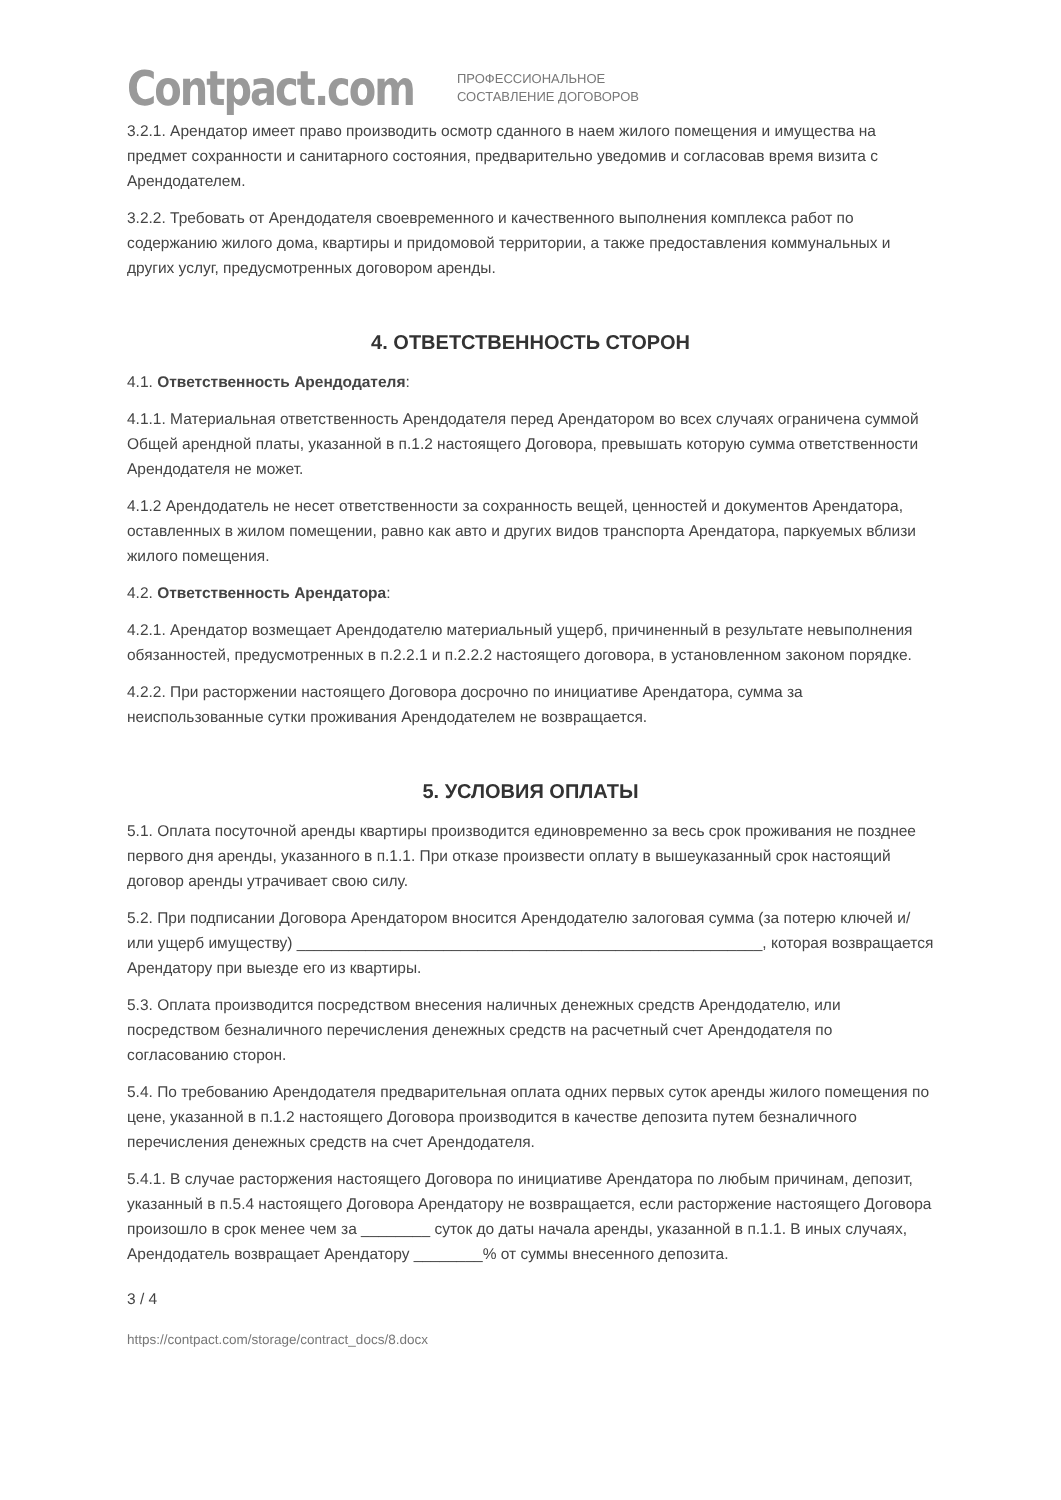Contpact.com
ПРОФЕССИОНАЛЬНОЕ
СОСТАВЛЕНИЕ ДОГОВОРОВ
3.2.1. Арендатор имеет право производить осмотр сданного в наем жилого помещения и имущества на предмет сохранности и санитарного состояния, предварительно уведомив и согласовав время визита с Арендодателем.
3.2.2. Требовать от Арендодателя своевременного и качественного выполнения комплекса работ по содержанию жилого дома, квартиры и придомовой территории, а также предоставления коммунальных и других услуг, предусмотренных договором аренды.
4. ОТВЕТСТВЕННОСТЬ СТОРОН
4.1. Ответственность Арендодателя:
4.1.1. Материальная ответственность Арендодателя перед Арендатором во всех случаях ограничена суммой Общей арендной платы, указанной в п.1.2 настоящего Договора, превышать которую сумма ответственности Арендодателя не может.
4.1.2 Арендодатель не несет ответственности за сохранность вещей, ценностей и документов Арендатора, оставленных в жилом помещении, равно как авто и других видов транспорта Арендатора, паркуемых вблизи жилого помещения.
4.2. Ответственность Арендатора:
4.2.1. Арендатор возмещает Арендодателю материальный ущерб, причиненный в результате невыполнения обязанностей, предусмотренных в п.2.2.1 и п.2.2.2 настоящего договора, в установленном законом порядке.
4.2.2. При расторжении настоящего Договора досрочно по инициативе Арендатора, сумма за неиспользованные сутки проживания Арендодателем не возвращается.
5. УСЛОВИЯ ОПЛАТЫ
5.1. Оплата посуточной аренды квартиры производится единовременно за весь срок проживания не позднее первого дня аренды, указанного в п.1.1. При отказе произвести оплату в вышеуказанный срок настоящий договор аренды утрачивает свою силу.
5.2. При подписании Договора Арендатором вносится Арендодателю залоговая сумма (за потерю ключей и/или ущерб имуществу) ______________________________________________________, которая возвращается Арендатору при выезде его из квартиры.
5.3. Оплата производится посредством внесения наличных денежных средств Арендодателю, или посредством безналичного перечисления денежных средств на расчетный счет Арендодателя по согласованию сторон.
5.4. По требованию Арендодателя предварительная оплата одних первых суток аренды жилого помещения по цене, указанной в п.1.2 настоящего Договора производится в качестве депозита путем безналичного перечисления денежных средств на счет Арендодателя.
5.4.1. В случае расторжения настоящего Договора по инициативе Арендатора по любым причинам, депозит, указанный в п.5.4 настоящего Договора Арендатору не возвращается, если расторжение настоящего Договора произошло в срок менее чем за ________ суток до даты начала аренды, указанной в п.1.1. В иных случаях, Арендодатель возвращает Арендатору ________% от суммы внесенного депозита.
3 / 4
https://contpact.com/storage/contract_docs/8.docx